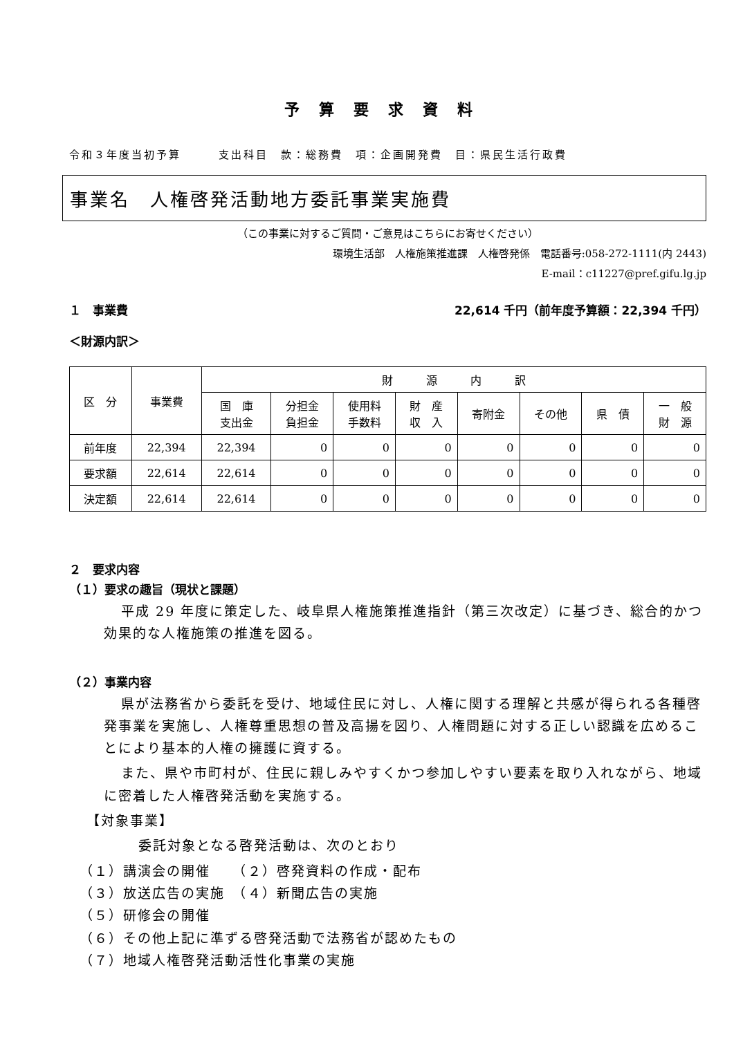予算要求資料
令和３年度当初予算　　　支出科目　款：総務費　項：企画開発費　目：県民生活行政費
事業名　人権啓発活動地方委託事業実施費
（この事業に対するご質問・ご意見はこちらにお寄せください）
環境生活部　人権施策推進課　人権啓発係　電話番号:058-272-1111(内 2443)
E-mail：c11227@pref.gifu.lg.jp
１　事業費 22,614 千円（前年度予算額：22,394 千円）
＜財源内訳＞
| 区 分 | 事業費 | 財 源 内 訳 | | | | | | | |
| --- | --- | --- | --- | --- | --- | --- | --- | --- | --- |
| | | 国 庫 支出金 | 分担金 負担金 | 使用料 手数料 | 財 産 収 入 | 寄附金 | その他 | 県 債 | 一 般 財 源 |
| 前年度 | 22,394 | 22,394 | 0 | 0 | 0 | 0 | 0 | 0 | 0 |
| 要求額 | 22,614 | 22,614 | 0 | 0 | 0 | 0 | 0 | 0 | 0 |
| 決定額 | 22,614 | 22,614 | 0 | 0 | 0 | 0 | 0 | 0 | 0 |
２　要求内容
（１）要求の趣旨（現状と課題）
平成 29 年度に策定した、岐阜県人権施策推進指針（第三次改定）に基づき、総合的かつ効果的な人権施策の推進を図る。
（２）事業内容
県が法務省から委託を受け、地域住民に対し、人権に関する理解と共感が得られる各種啓発事業を実施し、人権尊重思想の普及高揚を図り、人権問題に対する正しい認識を広めることにより基本的人権の擁護に資する。
また、県や市町村が、住民に親しみやすくかつ参加しやすい要素を取り入れながら、地域に密着した人権啓発活動を実施する。
【対象事業】
委託対象となる啓発活動は、次のとおり
（１）講演会の開催　　（２）啓発資料の作成・配布
（３）放送広告の実施　（４）新聞広告の実施
（５）研修会の開催
（６）その他上記に準ずる啓発活動で法務省が認めたもの
（７）地域人権啓発活動活性化事業の実施